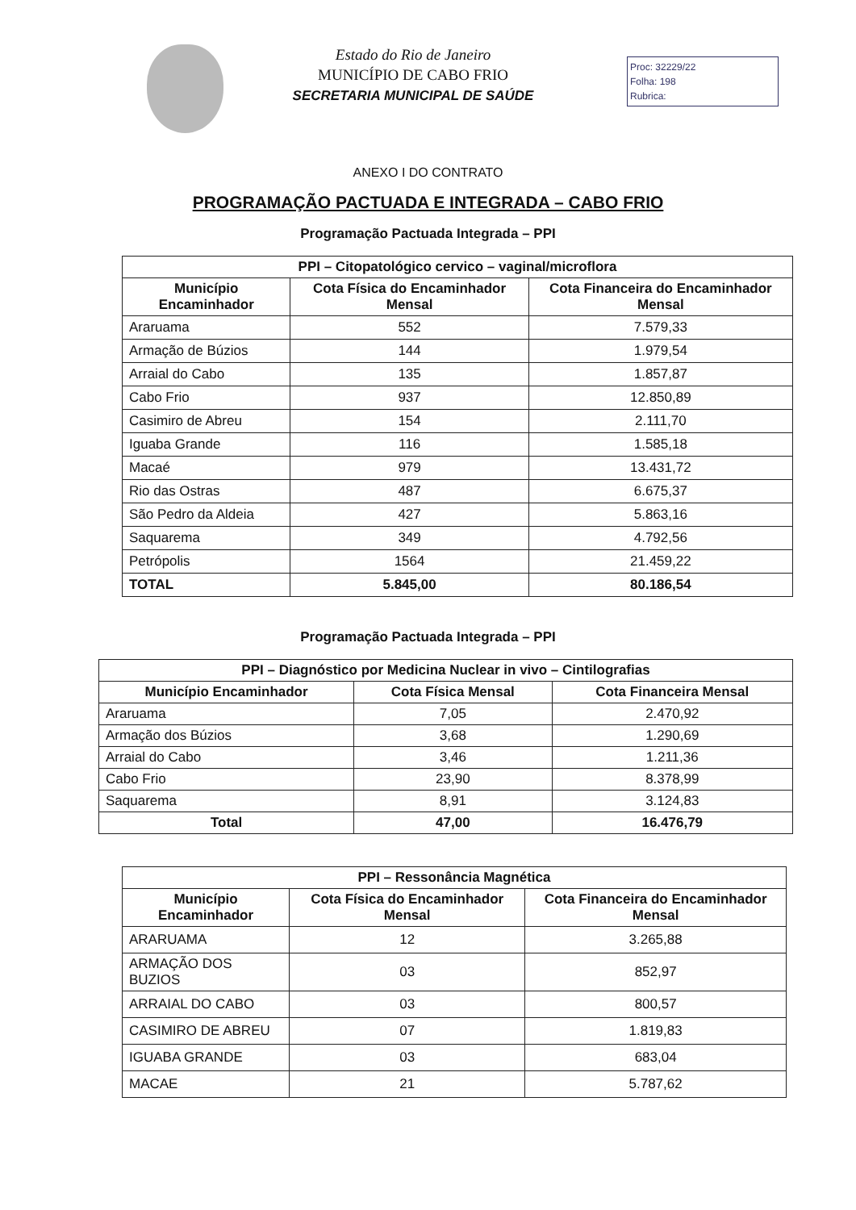Estado do Rio de Janeiro
MUNICÍPIO DE CABO FRIO
SECRETARIA MUNICIPAL DE SAÚDE
Proc: 32229/22
Folha: 198
Rubrica:
ANEXO I DO CONTRATO
PROGRAMAÇÃO PACTUADA E INTEGRADA – CABO FRIO
Programação Pactuada Integrada – PPI
| PPI – Citopatológico cervico – vaginal/microflora | | |
| --- | --- | --- |
| Município Encaminhador | Cota Física do Encaminhador Mensal | Cota Financeira do Encaminhador Mensal |
| Araruama | 552 | 7.579,33 |
| Armação de Búzios | 144 | 1.979,54 |
| Arraial do Cabo | 135 | 1.857,87 |
| Cabo Frio | 937 | 12.850,89 |
| Casimiro de Abreu | 154 | 2.111,70 |
| Iguaba Grande | 116 | 1.585,18 |
| Macaé | 979 | 13.431,72 |
| Rio das Ostras | 487 | 6.675,37 |
| São Pedro da Aldeia | 427 | 5.863,16 |
| Saquarema | 349 | 4.792,56 |
| Petrópolis | 1564 | 21.459,22 |
| TOTAL | 5.845,00 | 80.186,54 |
Programação Pactuada Integrada – PPI
| PPI – Diagnóstico por Medicina Nuclear in vivo – Cintilografias | | |
| --- | --- | --- |
| Município Encaminhador | Cota Física Mensal | Cota Financeira Mensal |
| Araruama | 7,05 | 2.470,92 |
| Armação dos Búzios | 3,68 | 1.290,69 |
| Arraial do Cabo | 3,46 | 1.211,36 |
| Cabo Frio | 23,90 | 8.378,99 |
| Saquarema | 8,91 | 3.124,83 |
| Total | 47,00 | 16.476,79 |
| PPI – Ressonância Magnética | | |
| --- | --- | --- |
| Município Encaminhador | Cota Física do Encaminhador Mensal | Cota Financeira do Encaminhador Mensal |
| ARARUAMA | 12 | 3.265,88 |
| ARMAÇÃO DOS BUZIOS | 03 | 852,97 |
| ARRAIAL DO CABO | 03 | 800,57 |
| CASIMIRO DE ABREU | 07 | 1.819,83 |
| IGUABA GRANDE | 03 | 683,04 |
| MACAE | 21 | 5.787,62 |